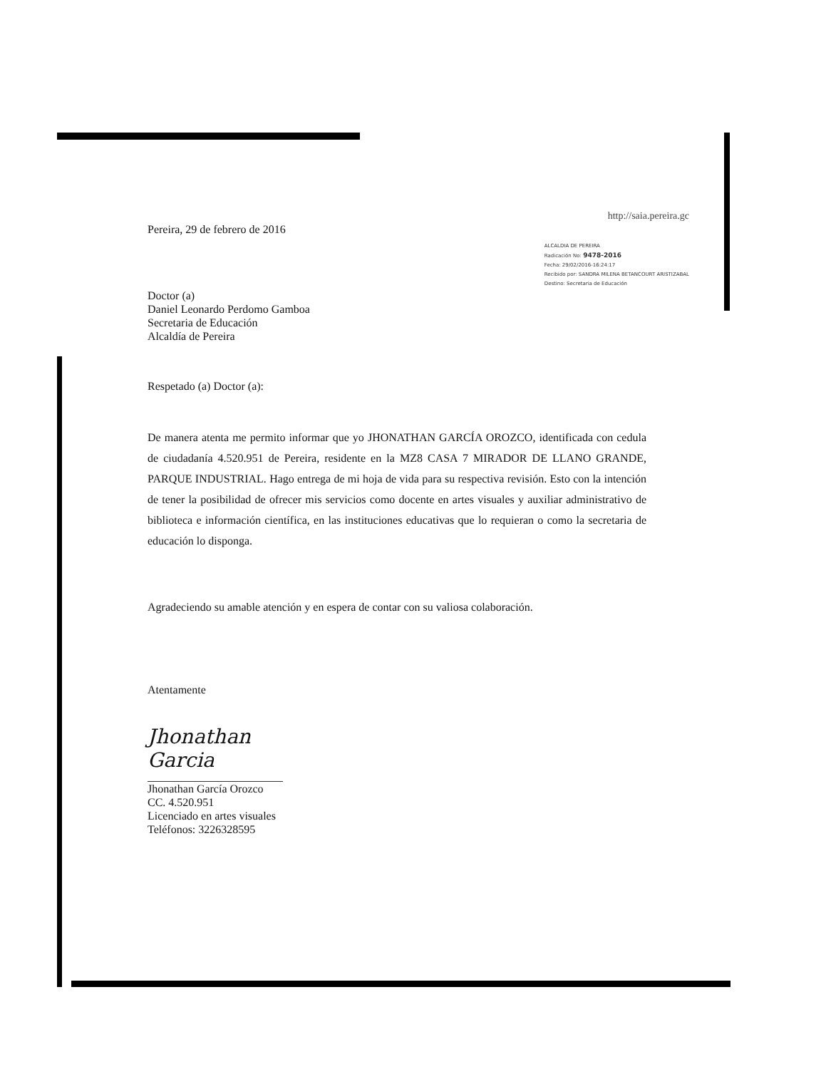Pereira, 29 de febrero de 2016
http://saia.pereira.gc
ALCALDIA DE PEREIRA
Radicación No: 9478-2016
Fecha: 29/02/2016-16:24:17
Recibido por: SANDRA MILENA BETANCOURT ARISTIZABAL
Destino: Secretaria de Educación
Doctor (a)
Daniel Leonardo Perdomo Gamboa
Secretaria de Educación
Alcaldía de Pereira
Respetado (a) Doctor (a):
De manera atenta me permito informar que yo JHONATHAN GARCÍA OROZCO, identificada con cedula de ciudadanía 4.520.951 de Pereira, residente en la MZ8 CASA 7 MIRADOR DE LLANO GRANDE, PARQUE INDUSTRIAL. Hago entrega de mi hoja de vida para su respectiva revisión. Esto con la intención de tener la posibilidad de ofrecer mis servicios como docente en artes visuales y auxiliar administrativo de biblioteca e información científica, en las instituciones educativas que lo requieran o como la secretaria de educación lo disponga.
Agradeciendo su amable atención y en espera de contar con su valiosa colaboración.
Atentamente
Jhonathan Garcia
Jhonathan García Orozco
CC. 4.520.951
Licenciado en artes visuales
Teléfonos: 3226328595